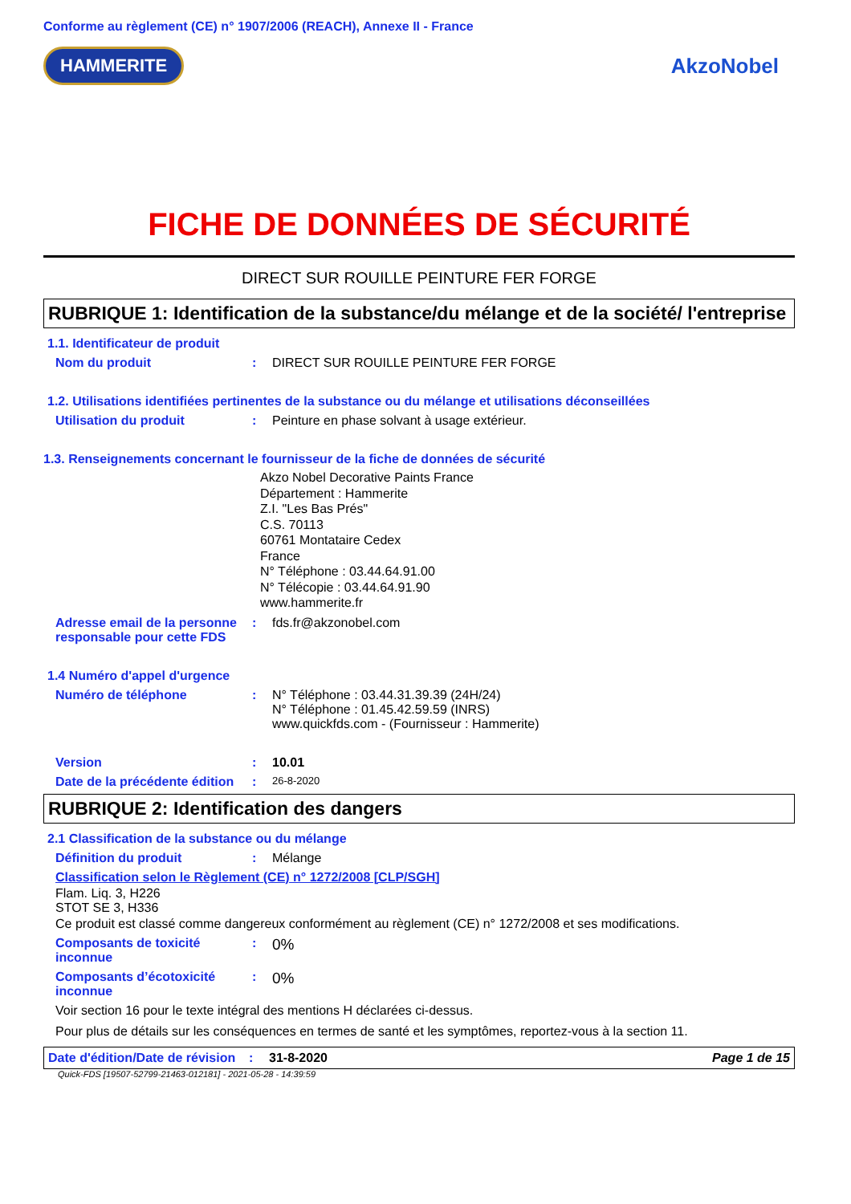Conforme au règlement (CE) n° 1907/2006 (REACH), Annexe II - France
HAMMERITE AkzoNobel
FICHE DE DONNÉES DE SÉCURITÉ
DIRECT SUR ROUILLE PEINTURE FER FORGE
RUBRIQUE 1: Identification de la substance/du mélange et de la société/ l'entreprise
1.1. Identificateur de produit
Nom du produit : DIRECT SUR ROUILLE PEINTURE FER FORGE
1.2. Utilisations identifiées pertinentes de la substance ou du mélange et utilisations déconseillées
Utilisation du produit : Peinture en phase solvant à usage extérieur.
1.3. Renseignements concernant le fournisseur de la fiche de données de sécurité
Akzo Nobel Decorative Paints France
Département : Hammerite
Z.I. "Les Bas Prés"
C.S. 70113
60761 Montataire Cedex
France
N° Téléphone : 03.44.64.91.00
N° Télécopie : 03.44.64.91.90
www.hammerite.fr
Adresse email de la personne responsable pour cette FDS
: fds.fr@akzonobel.com
1.4 Numéro d'appel d'urgence
Numéro de téléphone : N° Téléphone : 03.44.31.39.39 (24H/24)
N° Téléphone : 01.45.42.59.59 (INRS)
www.quickfds.com - (Fournisseur : Hammerite)
Version : 10.01
Date de la précédente édition
:
26-8-2020
RUBRIQUE 2: Identification des dangers
2.1 Classification de la substance ou du mélange
Définition du produit : Mélange
Classification selon le Règlement (CE) n° 1272/2008 [CLP/SGH]
Flam. Liq. 3, H226
STOT SE 3, H336
Ce produit est classé comme dangereux conformément au règlement (CE) n° 1272/2008 et ses modifications.
Composants de toxicité inconnue
:
0%
Composants d’écotoxicité inconnue
:
0%
Voir section 16 pour le texte intégral des mentions H déclarées ci-dessus.
Pour plus de détails sur les conséquences en termes de santé et les symptômes, reportez-vous à la section 11.
Date d'édition/Date de révision
: 31-8-2020 Page 1 de 15
Quick-FDS [19507-52799-21463-012181] - 2021-05-28 - 14:39:59